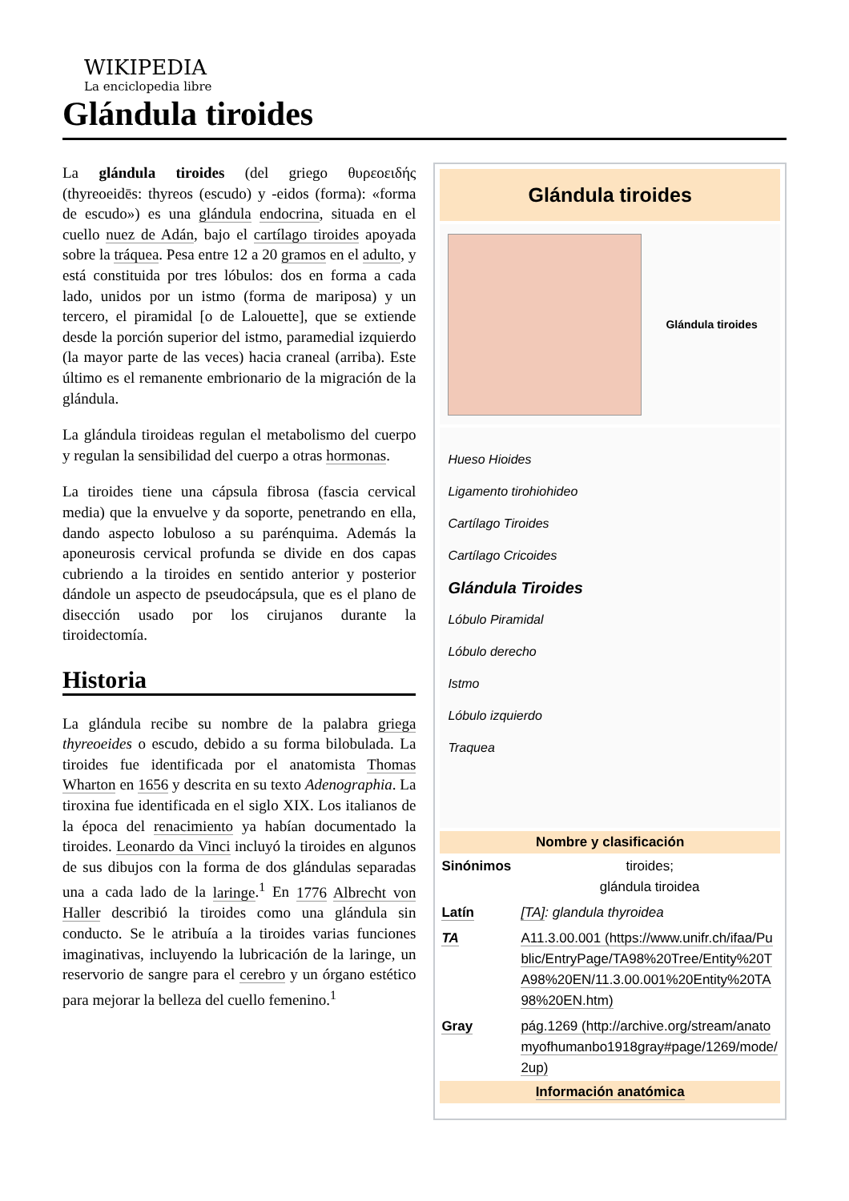WIKIPEDIA
La enciclopedia libre
Glándula tiroides
La glándula tiroides (del griego θυρεοειδής (thyreoeidēs: thyreos (escudo) y -eidos (forma): «forma de escudo») es una glándula endocrina, situada en el cuello nuez de Adán, bajo el cartílago tiroides apoyada sobre la tráquea. Pesa entre 12 a 20 gramos en el adulto, y está constituida por tres lóbulos: dos en forma a cada lado, unidos por un istmo (forma de mariposa) y un tercero, el piramidal [o de Lalouette], que se extiende desde la porción superior del istmo, paramedial izquierdo (la mayor parte de las veces) hacia craneal (arriba). Este último es el remanente embrionario de la migración de la glándula.
La glándula tiroideas regulan el metabolismo del cuerpo y regulan la sensibilidad del cuerpo a otras hormonas.
La tiroides tiene una cápsula fibrosa (fascia cervical media) que la envuelve y da soporte, penetrando en ella, dando aspecto lobuloso a su parénquima. Además la aponeurosis cervical profunda se divide en dos capas cubriendo a la tiroides en sentido anterior y posterior dándole un aspecto de pseudocápsula, que es el plano de disección usado por los cirujanos durante la tiroidectomía.
Historia
La glándula recibe su nombre de la palabra griega thyreoeides o escudo, debido a su forma bilobulada. La tiroides fue identificada por el anatomista Thomas Wharton en 1656 y descrita en su texto Adenographia. La tiroxina fue identificada en el siglo XIX. Los italianos de la época del renacimiento ya habían documentado la tiroides. Leonardo da Vinci incluyó la tiroides en algunos de sus dibujos con la forma de dos glándulas separadas una a cada lado de la laringe.<sup>1</sup> En 1776 Albrecht von Haller describió la tiroides como una glándula sin conducto. Se le atribuía a la tiroides varias funciones imaginativas, incluyendo la lubricación de la laringe, un reservorio de sangre para el cerebro y un órgano estético para mejorar la belleza del cuello femenino.<sup>1</sup>
Glándula tiroides
Glándula tiroides
Hueso Hioides
Ligamento tirohiohideo
Cartílago Tiroides
Cartílago Cricoides
Glándula Tiroides
Lóbulo Piramidal
Lóbulo derecho
Istmo
Lóbulo izquierdo
Traquea
Nombre y clasificación
| Sinónimos | tiroides; glándula tiroidea |
| Latín | [TA] : glandula thyroidea |
| TA | A11.3.00.001 (https://www.unifr.ch/ifaa/Public/EntryPage/TA98%20Tree/Entity%20TA98%20EN/11.3.00.001%20Entity%20TA98%20EN.htm) |
| Gray | pág.1269 (http://archive.org/stream/anatomyofhumanbo1918gray#page/1269/mode/2up) |
Información anatómica